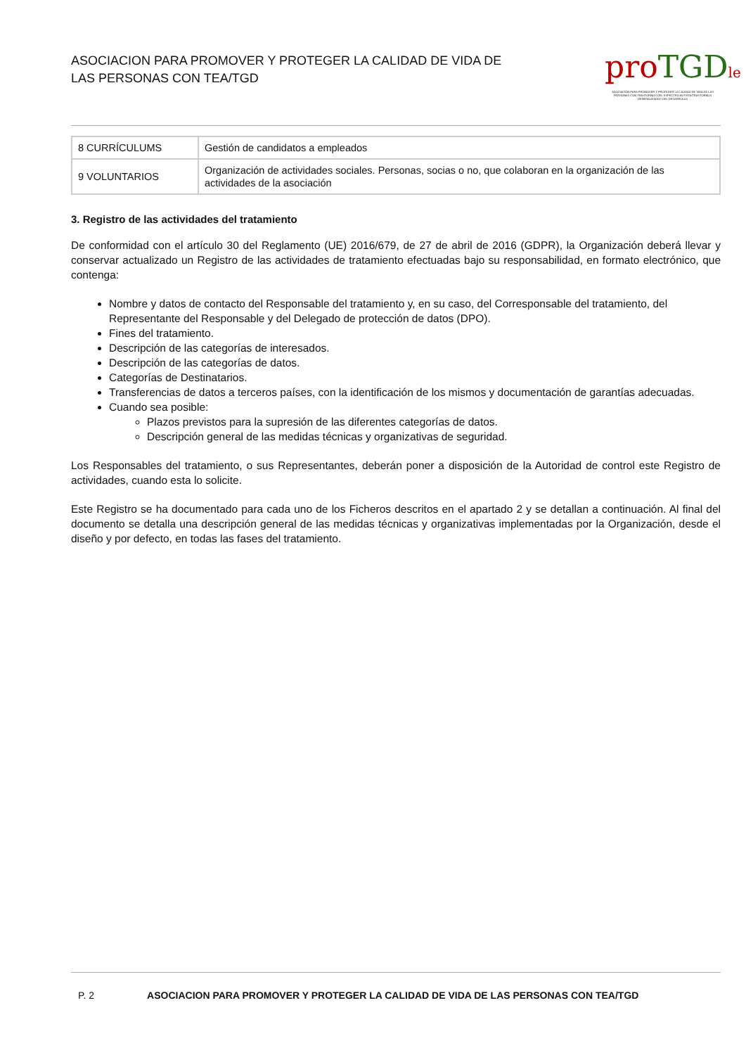ASOCIACION PARA PROMOVER Y PROTEGER LA CALIDAD DE VIDA DE
LAS PERSONAS CON TEA/TGD
pro TGD le
ASOCIACIÓN PARA PROMOVER Y PROTEGER LA CALIDAD DE VIDA DE LAS PERSONAS CON TRASTORNOS DEL ESPECTRO AUTISTA/TRASTORNOS GENERALIZADOS DEL DESARROLLO
| 8 CURRÍCULUMS | Gestión de candidatos a empleados |
| 9 VOLUNTARIOS | Organización de actividades sociales. Personas, socias o no, que colaboran en la organización de las actividades de la asociación |
3. Registro de las actividades del tratamiento
De conformidad con el artículo 30 del Reglamento (UE) 2016/679, de 27 de abril de 2016 (GDPR), la Organización deberá llevar y conservar actualizado un Registro de las actividades de tratamiento efectuadas bajo su responsabilidad, en formato electrónico, que contenga:
Nombre y datos de contacto del Responsable del tratamiento y, en su caso, del Corresponsable del tratamiento, del Representante del Responsable y del Delegado de protección de datos (DPO).
Fines del tratamiento.
Descripción de las categorías de interesados.
Descripción de las categorías de datos.
Categorías de Destinatarios.
Transferencias de datos a terceros países, con la identificación de los mismos y documentación de garantías adecuadas.
Cuando sea posible:
Plazos previstos para la supresión de las diferentes categorías de datos.
Descripción general de las medidas técnicas y organizativas de seguridad.
Los Responsables del tratamiento, o sus Representantes, deberán poner a disposición de la Autoridad de control este Registro de actividades, cuando esta lo solicite.
Este Registro se ha documentado para cada uno de los Ficheros descritos en el apartado 2 y se detallan a continuación. Al final del documento se detalla una descripción general de las medidas técnicas y organizativas implementadas por la Organización, desde el diseño y por defecto, en todas las fases del tratamiento.
P. 2 ASOCIACION PARA PROMOVER Y PROTEGER LA CALIDAD DE VIDA DE LAS PERSONAS CON TEA/TGD